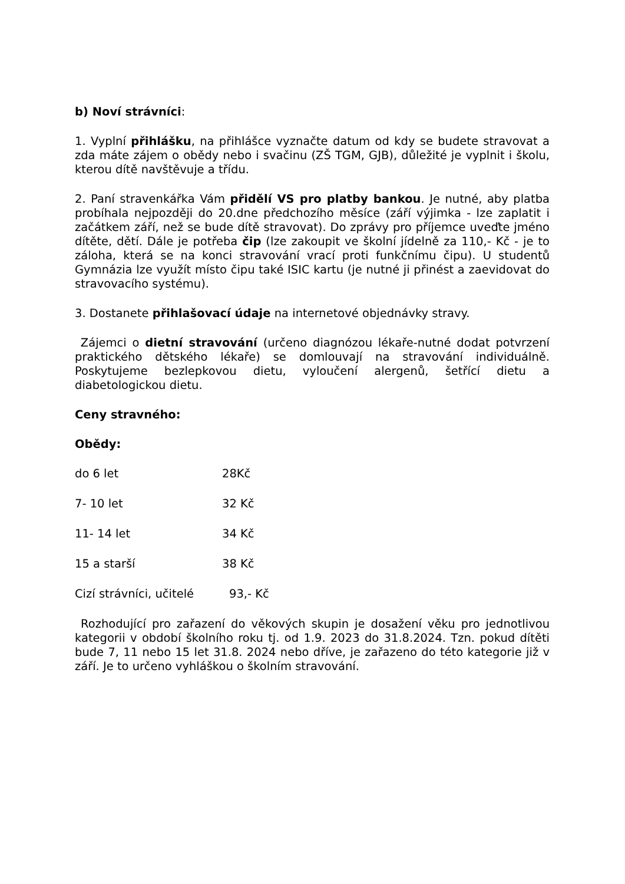b) Noví strávníci:
1. Vyplní přihlášku, na přihlášce vyznačte datum od kdy se budete stravovat a zda máte zájem o obědy nebo i svačinu (ZŠ TGM, GJB), důležité je vyplnit i školu, kterou dítě navštěvuje a třídu.
2. Paní stravenkářka Vám přidělí VS pro platby bankou. Je nutné, aby platba probíhala nejpozději do 20.dne předchozího měsíce (září výjimka - lze zaplatit i začátkem září, než se bude dítě stravovat). Do zprávy pro příjemce uveďte jméno dítěte, dětí. Dále je potřeba čip (lze zakoupit ve školní jídelně za 110,- Kč - je to záloha, která se na konci stravování vrací proti funkčnímu čipu). U studentů Gymnázia lze využít místo čipu také ISIC kartu (je nutné ji přinést a zaevidovat do stravovacího systému).
3. Dostanete přihlašovací údaje na internetové objednávky stravy.
Zájemci o dietní stravování (určeno diagnózou lékaře-nutné dodat potvrzení praktického dětského lékaře) se domlouvají na stravování individuálně. Poskytujeme bezlepkovou dietu, vyloučení alergenů, šetřící dietu a diabetologickou dietu.
Ceny stravného:
Obědy:
do 6 let 28Kč
7- 10 let 32 Kč
11- 14 let 34 Kč
15 a starší 38 Kč
Cizí strávníci, učitelé 93,- Kč
Rozhodující pro zařazení do věkových skupin je dosažení věku pro jednotlivou kategorii v období školního roku tj. od 1.9. 2023 do 31.8.2024. Tzn. pokud dítěti bude 7, 11 nebo 15 let 31.8. 2024 nebo dříve, je zařazeno do této kategorie již v září. Je to určeno vyhláškou o školním stravování.